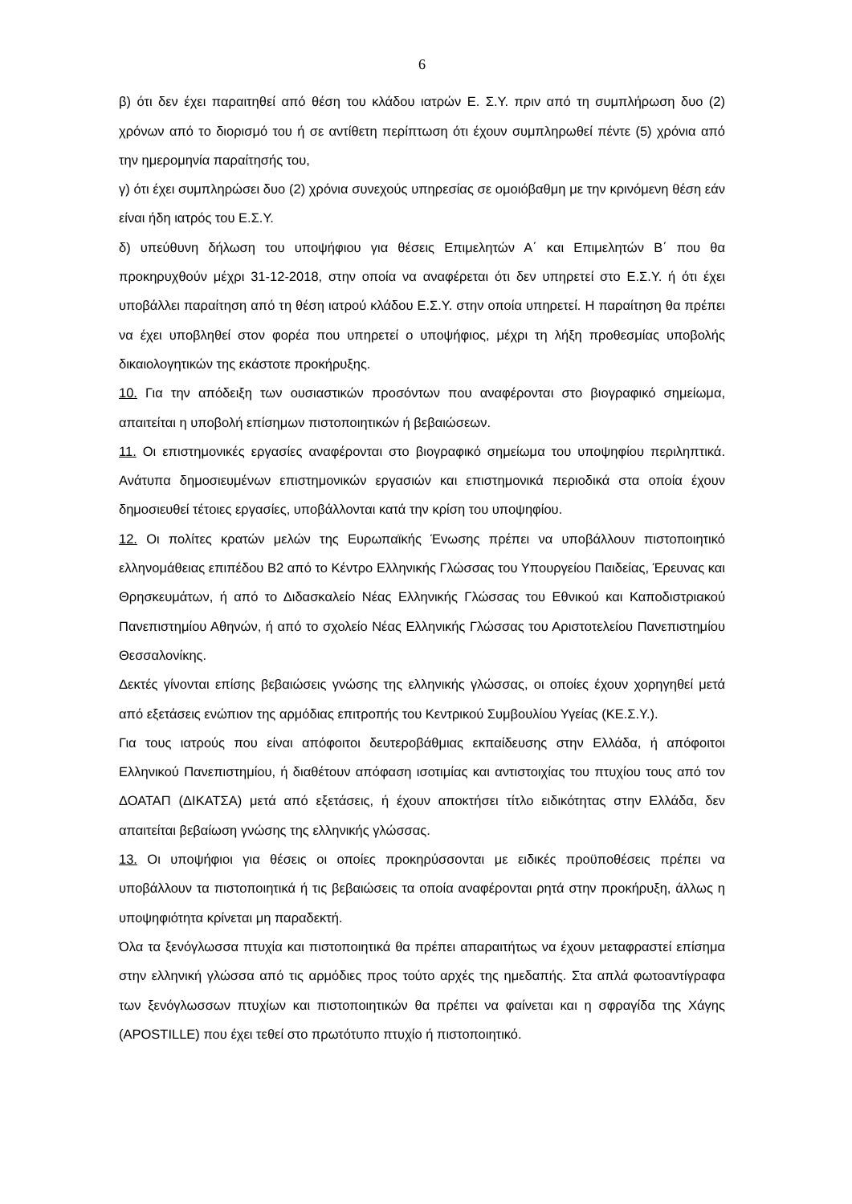6
β) ότι δεν έχει παραιτηθεί από θέση του κλάδου ιατρών Ε. Σ.Υ. πριν από τη συμπλήρωση δυο (2) χρόνων από το διορισμό του ή σε αντίθετη περίπτωση ότι έχουν συμπληρωθεί πέντε (5) χρόνια από την ημερομηνία παραίτησής του,
γ) ότι έχει συμπληρώσει δυο (2) χρόνια συνεχούς υπηρεσίας σε ομοιόβαθμη με την κρινόμενη θέση εάν είναι ήδη ιατρός του Ε.Σ.Υ.
δ) υπεύθυνη δήλωση του υποψήφιου για θέσεις Επιμελητών Α΄ και Επιμελητών Β΄ που θα προκηρυχθούν μέχρι 31-12-2018, στην οποία να αναφέρεται ότι δεν υπηρετεί στο Ε.Σ.Υ. ή ότι έχει υποβάλλει παραίτηση από τη θέση ιατρού κλάδου Ε.Σ.Υ. στην οποία υπηρετεί. Η παραίτηση θα πρέπει να έχει υποβληθεί στον φορέα που υπηρετεί ο υποψήφιος, μέχρι τη λήξη προθεσμίας υποβολής δικαιολογητικών της εκάστοτε προκήρυξης.
10. Για την απόδειξη των ουσιαστικών προσόντων που αναφέρονται στο βιογραφικό σημείωμα, απαιτείται η υποβολή επίσημων πιστοποιητικών ή βεβαιώσεων.
11. Οι επιστημονικές εργασίες αναφέρονται στο βιογραφικό σημείωμα του υποψηφίου περιληπτικά. Ανάτυπα δημοσιευμένων επιστημονικών εργασιών και επιστημονικά περιοδικά στα οποία έχουν δημοσιευθεί τέτοιες εργασίες, υποβάλλονται κατά την κρίση του υποψηφίου.
12. Οι πολίτες κρατών μελών της Ευρωπαϊκής Ένωσης πρέπει να υποβάλλουν πιστοποιητικό ελληνομάθειας επιπέδου Β2 από το Κέντρο Ελληνικής Γλώσσας του Υπουργείου Παιδείας, Έρευνας και Θρησκευμάτων, ή από το Διδασκαλείο Νέας Ελληνικής Γλώσσας του Εθνικού και Καποδιστριακού Πανεπιστημίου Αθηνών, ή από το σχολείο Νέας Ελληνικής Γλώσσας του Αριστοτελείου Πανεπιστημίου Θεσσαλονίκης.
Δεκτές γίνονται επίσης βεβαιώσεις γνώσης της ελληνικής γλώσσας, οι οποίες έχουν χορηγηθεί μετά από εξετάσεις ενώπιον της αρμόδιας επιτροπής του Κεντρικού Συμβουλίου Υγείας (ΚΕ.Σ.Υ.).
Για τους ιατρούς που είναι απόφοιτοι δευτεροβάθμιας εκπαίδευσης στην Ελλάδα, ή απόφοιτοι Ελληνικού Πανεπιστημίου, ή διαθέτουν απόφαση ισοτιμίας και αντιστοιχίας του πτυχίου τους από τον ΔΟΑΤΑΠ (ΔΙΚΑΤΣΑ) μετά από εξετάσεις, ή έχουν αποκτήσει τίτλο ειδικότητας στην Ελλάδα, δεν απαιτείται βεβαίωση γνώσης της ελληνικής γλώσσας.
13. Οι υποψήφιοι για θέσεις οι οποίες προκηρύσσονται με ειδικές προϋποθέσεις πρέπει να υποβάλλουν τα πιστοποιητικά ή τις βεβαιώσεις τα οποία αναφέρονται ρητά στην προκήρυξη, άλλως η υποψηφιότητα κρίνεται μη παραδεκτή.
Όλα τα ξενόγλωσσα πτυχία και πιστοποιητικά θα πρέπει απαραιτήτως να έχουν μεταφραστεί επίσημα στην ελληνική γλώσσα από τις αρμόδιες προς τούτο αρχές της ημεδαπής. Στα απλά φωτοαντίγραφα των ξενόγλωσσων πτυχίων και πιστοποιητικών θα πρέπει να φαίνεται και η σφραγίδα της Χάγης (APOSTILLE) που έχει τεθεί στο πρωτότυπο πτυχίο ή πιστοποιητικό.